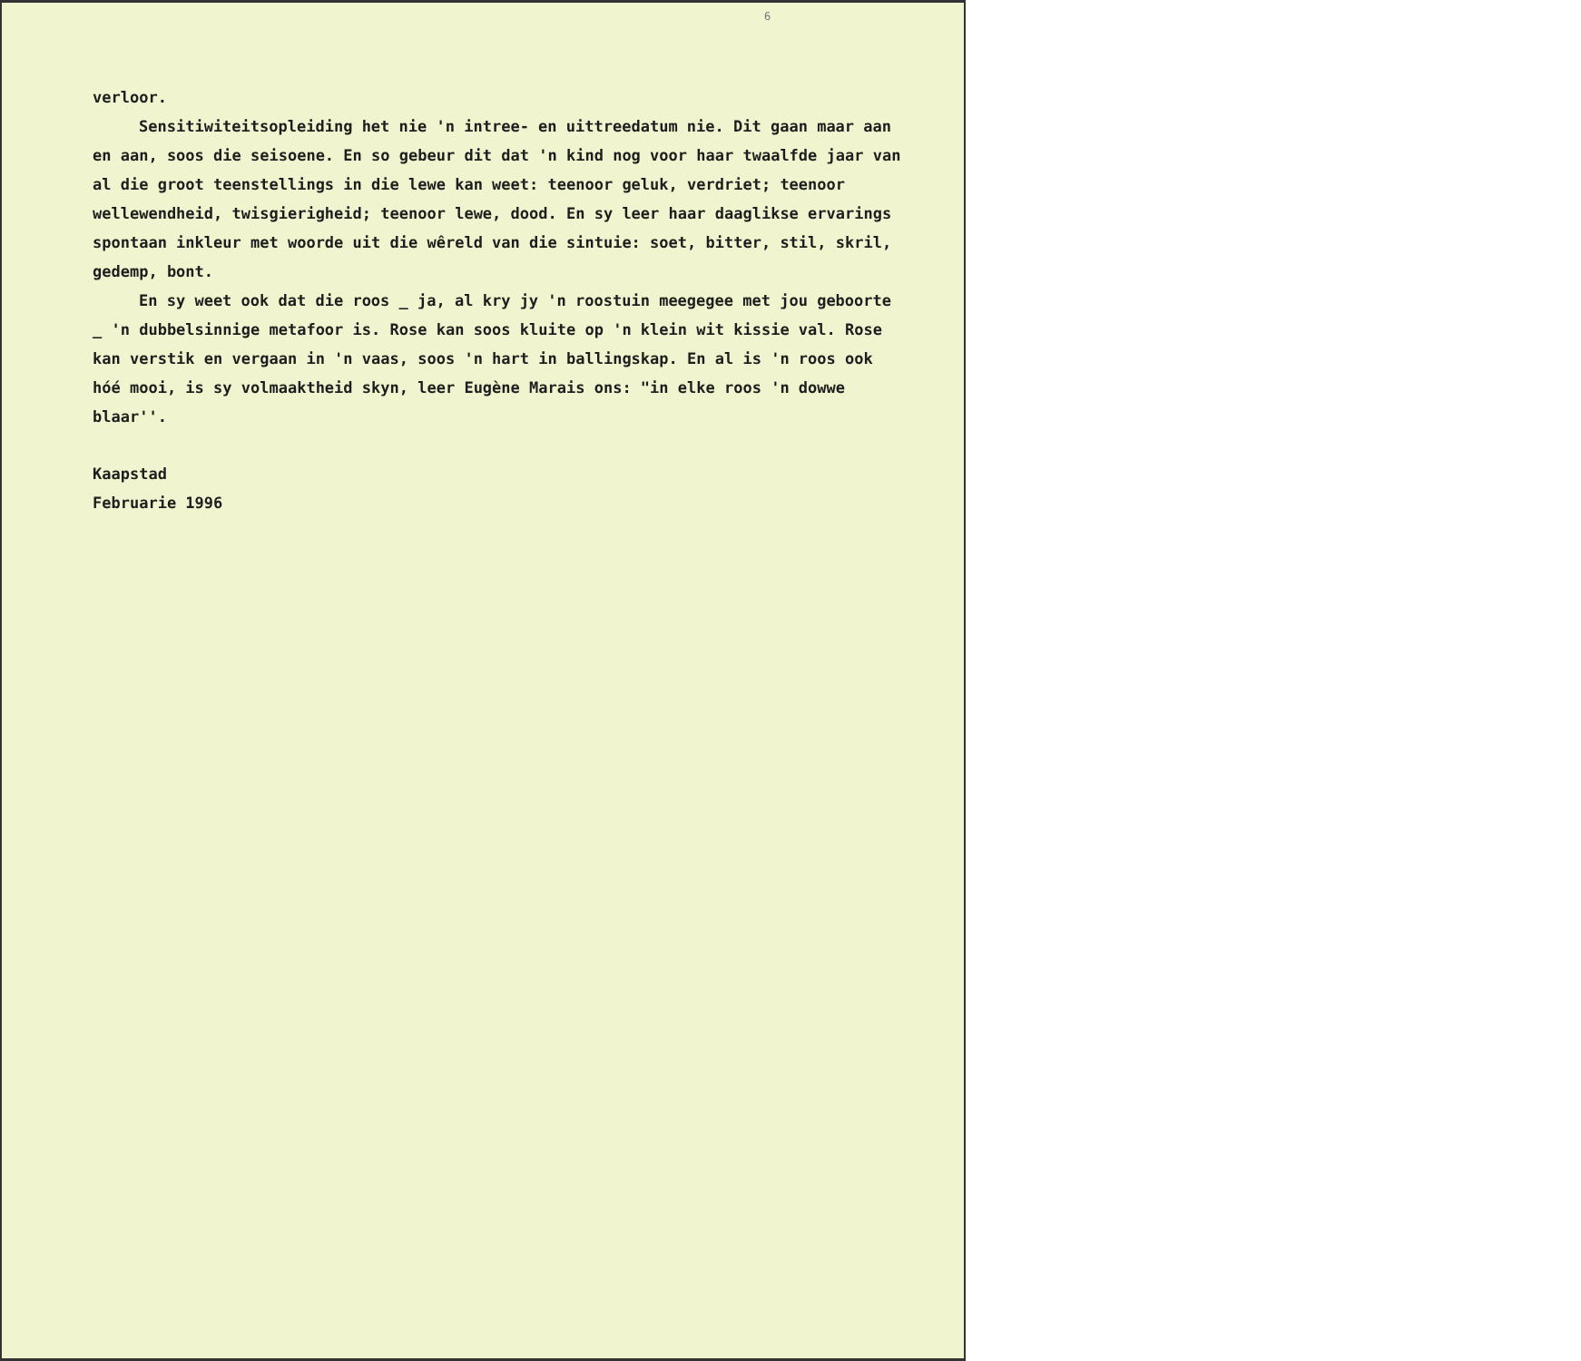6
verloor.
Sensitiwiteitsopleiding het nie 'n intree- en uittreedatum nie. Dit gaan maar aan en aan, soos die seisoene. En so gebeur dit dat 'n kind nog voor haar twaalfde jaar van al die groot teenstellings in die lewe kan weet: teenoor geluk, verdriet; teenoor wellewendheid, twisgierigheid; teenoor lewe, dood. En sy leer haar daaglikse ervarings spontaan inkleur met woorde uit die wêreld van die sintuie: soet, bitter, stil, skril, gedemp, bont.
En sy weet ook dat die roos _ ja, al kry jy 'n roostuin meegegee met jou geboorte _ 'n dubbelsinnige metafoor is. Rose kan soos kluite op 'n klein wit kissie val. Rose kan verstik en vergaan in 'n vaas, soos 'n hart in ballingskap. En al is 'n roos ook hóé mooi, is sy volmaaktheid skyn, leer Eugène Marais ons: "in elke roos 'n dowwe blaar''.
Kaapstad
Februarie 1996